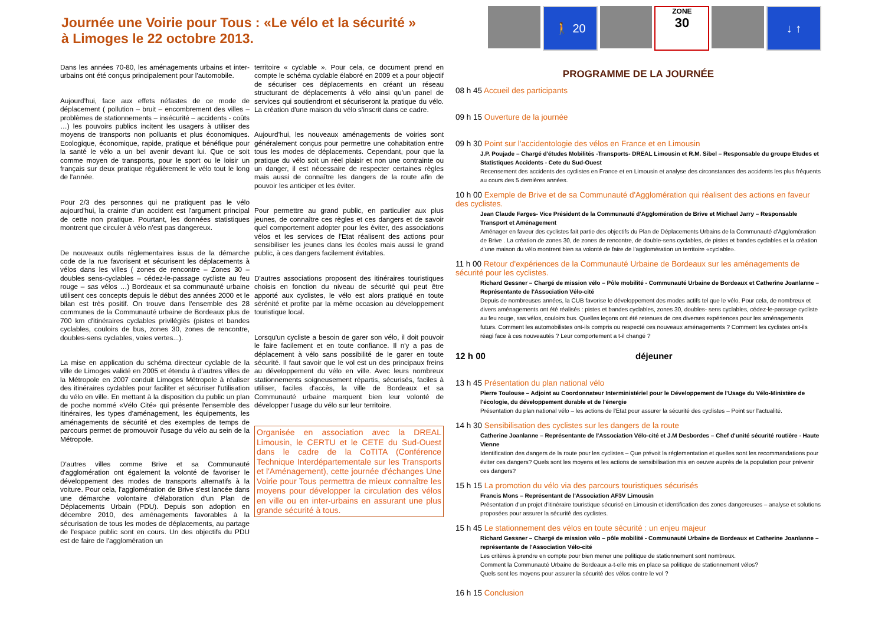Journée une Voirie pour Tous : «Le vélo et la sécurité »
à Limoges le 22 octobre 2013.
Dans les années 70-80, les aménagements urbains et inter-urbains ont été conçus principalement pour l'automobile.
Aujourd'hui, face aux effets néfastes de ce mode de déplacement ( pollution – bruit – encombrement des villes – problèmes de stationnements – insécurité – accidents - coûts …) les pouvoirs publics incitent les usagers à utiliser des moyens de transports non polluants et plus économiques. Ecologique, économique, rapide, pratique et bénéfique pour la santé le vélo a un bel avenir devant lui. Que ce soit comme moyen de transports, pour le sport ou le loisir un français sur deux pratique régulièrement le vélo tout le long de l'année.
Pour 2/3 des personnes qui ne pratiquent pas le vélo aujourd'hui, la crainte d'un accident est l'argument principal de cette non pratique. Pourtant, les données statistiques montrent que circuler à vélo n'est pas dangereux.
De nouveaux outils réglementaires issus de la démarche code de la rue favorisent et sécurisent les déplacements à vélos dans les villes ( zones de rencontre – Zones 30 – doubles sens-cyclables – cédez-le-passage cycliste au feu rouge – sas vélos …) Bordeaux et sa communauté urbaine utilisent ces concepts depuis le début des années 2000 et le bilan est très positif. On trouve dans l'ensemble des 28 communes de la Communauté urbaine de Bordeaux plus de 700 km d'itinéraires cyclables privilégiés (pistes et bandes cyclables, couloirs de bus, zones 30, zones de rencontre, doubles-sens cyclables, voies vertes...).
La mise en application du schéma directeur cyclable de la ville de Limoges validé en 2005 et étendu à d'autres villes de la Métropole en 2007 conduit Limoges Métropole à réaliser des itinéraires cyclables pour faciliter et sécuriser l'utilisation du vélo en ville. En mettant à la disposition du public un plan de poche nommé «Vélo Cité» qui présente l'ensemble des itinéraires, les types d'aménagement, les équipements, les aménagements de sécurité et des exemples de temps de parcours permet de promouvoir l'usage du vélo au sein de la Métropole.
D'autres villes comme Brive et sa Communauté d'agglomération ont également la volonté de favoriser le développement des modes de transports alternatifs à la voiture. Pour cela, l'agglomération de Brive s'est lancée dans une démarche volontaire d'élaboration d'un Plan de Déplacements Urbain (PDU). Depuis son adoption en décembre 2010, des aménagements favorables à la sécurisation de tous les modes de déplacements, au partage de l'espace public sont en cours. Un des objectifs du PDU est de faire de l'agglomération un
territoire « cyclable ». Pour cela, ce document prend en compte le schéma cyclable élaboré en 2009 et a pour objectif de sécuriser ces déplacements en créant un réseau structurant de déplacements à vélo ainsi qu'un panel de services qui soutiendront et sécuriseront la pratique du vélo. La création d'une maison du vélo s'inscrit dans ce cadre.
Aujourd'hui, les nouveaux aménagements de voiries sont généralement conçus pour permettre une cohabitation entre tous les modes de déplacements. Cependant, pour que la pratique du vélo soit un réel plaisir et non une contrainte ou un danger, il est nécessaire de respecter certaines règles mais aussi de connaître les dangers de la route afin de pouvoir les anticiper et les éviter.
Pour permettre au grand public, en particulier aux plus jeunes, de connaître ces règles et ces dangers et de savoir quel comportement adopter pour les éviter, des associations vélos et les services de l'Etat réalisent des actions pour sensibiliser les jeunes dans les écoles mais aussi le grand public, à ces dangers facilement évitables.
D'autres associations proposent des itinéraires touristiques choisis en fonction du niveau de sécurité qui peut être apporté aux cyclistes, le vélo est alors pratiqué en toute sérénité et profite par la même occasion au développement touristique local.
Lorsqu'un cycliste a besoin de garer son vélo, il doit pouvoir le faire facilement et en toute confiance. Il n'y a pas de déplacement à vélo sans possibilité de le garer en toute sécurité. Il faut savoir que le vol est un des principaux freins au développement du vélo en ville. Avec leurs nombreux stationnements soigneusement répartis, sécurisés, faciles à utiliser, faciles d'accès, la ville de Bordeaux et sa Communauté urbaine marquent bien leur volonté de développer l'usage du vélo sur leur territoire.
Organisée en association avec la DREAL Limousin, le CERTU et le CETE du Sud-Ouest dans le cadre de la CoTITA (Conférence Technique Interdépartementale sur les Transports et l'Aménagement), cette journée d'échanges Une Voirie pour Tous permettra de mieux connaître les moyens pour développer la circulation des vélos en ville ou en inter-urbains en assurant une plus grande sécurité à tous.
🚶 20
ZONE
30
↓ ↑
PROGRAMME DE LA JOURNÉE
08 h 45 Accueil des participants
09 h 15 Ouverture de la journée
09 h 30 Point sur l'accidentologie des vélos en France et en Limousin
J.P. Poujade – Chargé d'études Mobilités -Transports- DREAL Limousin et R.M. Sibel – Responsable du groupe Etudes et Statistiques Accidents - Cete du Sud-Ouest
Recensement des accidents des cyclistes en France et en Limousin et analyse des circonstances des accidents les plus fréquents au cours des 5 dernières années.
10 h 00 Exemple de Brive et de sa Communauté d'Agglomération qui réalisent des actions en faveur des cyclistes.
Jean Claude Farges- Vice Président de la Communauté d'Agglomération de Brive et Michael Jarry – Responsable Transport et Aménagement
Aménager en faveur des cyclistes fait partie des objectifs du Plan de Déplacements Urbains de la Communauté d'Agglomération de Brive . La création de zones 30, de zones de rencontre, de double-sens cyclables, de pistes et bandes cyclables et la création d'une maison du vélo montrent bien sa volonté de faire de l'agglomération un territoire «cyclable».
11 h 00 Retour d'expériences de la Communauté Urbaine de Bordeaux sur les aménagements de sécurité pour les cyclistes.
Richard Gessner – Chargé de mission vélo – Pôle mobilité - Communauté Urbaine de Bordeaux et Catherine Joanlanne – Représentante de l'Association Vélo-cité
Depuis de nombreuses années, la CUB favorise le développement des modes actifs tel que le vélo. Pour cela, de nombreux et divers aménagements ont été réalisés : pistes et bandes cyclables, zones 30, doubles- sens cyclables, cédez-le-passage cycliste au feu rouge, sas vélos, couloirs bus. Quelles leçons ont été retenues de ces diverses expériences pour les aménagements futurs. Comment les automobilistes ont-ils compris ou respecté ces nouveaux aménagements ? Comment les cyclistes ont-ils réagi face à ces nouveautés ? Leur comportement a t-il changé ?
12 h 00 déjeuner
13 h 45 Présentation du plan national vélo
Pierre Toulouse – Adjoint au Coordonnateur Interministériel pour le Développement de l'Usage du Vélo-Ministère de l'écologie, du développement durable et de l'énergie
Présentation du plan national vélo – les actions de l'Etat pour assurer la sécurité des cyclistes – Point sur l'actualité.
14 h 30 Sensibilisation des cyclistes sur les dangers de la route
Catherine Joanlanne – Représentante de l'Association Vélo-cité et J.M Desbordes – Chef d'unité sécurité routière - Haute Vienne
Identification des dangers de la route pour les cyclistes – Que prévoit la réglementation et quelles sont les recommandations pour éviter ces dangers? Quels sont les moyens et les actions de sensibilisation mis en oeuvre auprès de la population pour prévenir ces dangers?
15 h 15 La promotion du vélo via des parcours touristiques sécurisés
Francis Mons – Représentant de l'Association AF3V Limousin
Présentation d'un projet d'itinéraire touristique sécurisé en Limousin et identification des zones dangereuses – analyse et solutions proposées pour assurer la sécurité des cyclistes.
15 h 45 Le stationnement des vélos en toute sécurité : un enjeu majeur
Richard Gessner – Chargé de mission vélo – pôle mobilité - Communauté Urbaine de Bordeaux et Catherine Joanlanne – représentante de l'Association Vélo-cité
Les critères à prendre en compte pour bien mener une politique de stationnement sont nombreux.
Comment la Communauté Urbaine de Bordeaux a-t-elle mis en place sa politique de stationnement vélos?
Quels sont les moyens pour assurer la sécurité des vélos contre le vol ?
16 h 15 Conclusion